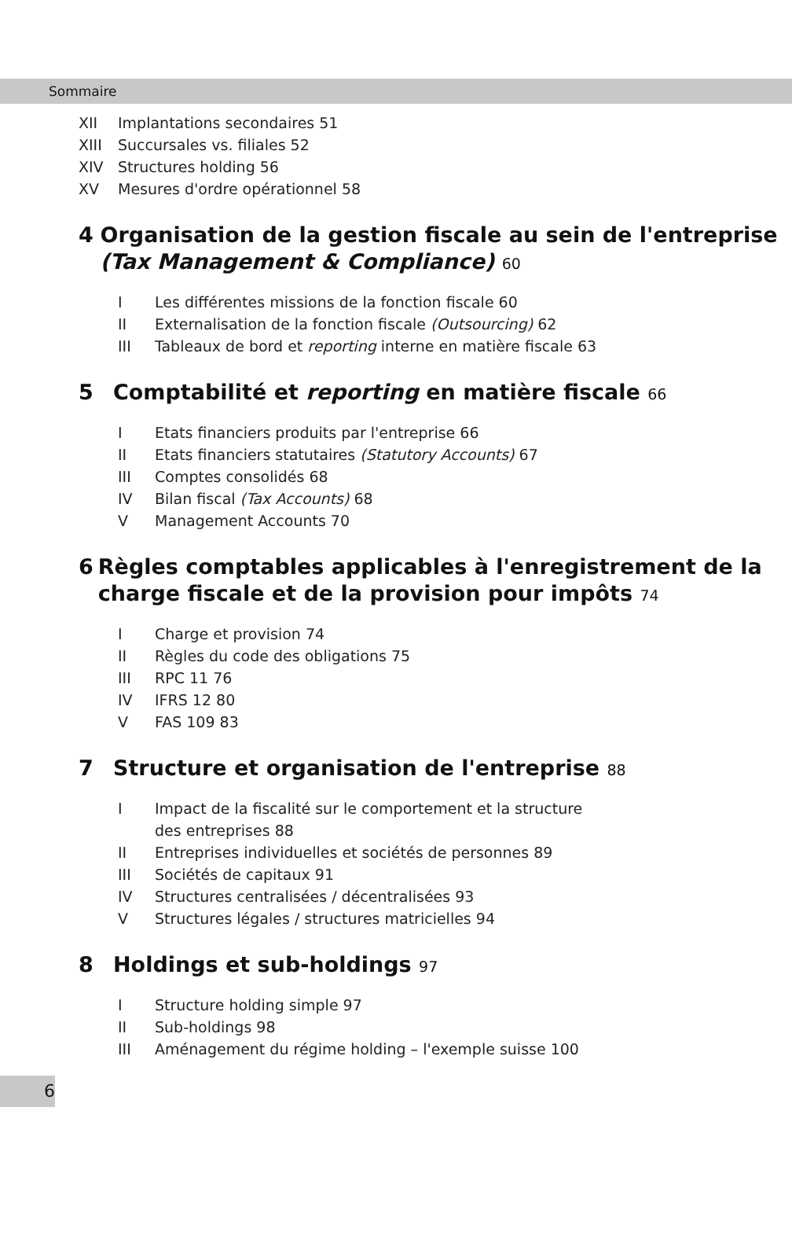Sommaire
XII Implantations secondaires 51
XIII Succursales vs. filiales 52
XIV Structures holding 56
XV Mesures d'ordre opérationnel 58
4 Organisation de la gestion fiscale au sein de l'entreprise (Tax Management & Compliance) 60
I Les différentes missions de la fonction fiscale 60
II Externalisation de la fonction fiscale (Outsourcing) 62
III Tableaux de bord et reporting interne en matière fiscale 63
5 Comptabilité et reporting en matière fiscale 66
I Etats financiers produits par l'entreprise 66
II Etats financiers statutaires (Statutory Accounts) 67
III Comptes consolidés 68
IV Bilan fiscal (Tax Accounts) 68
V Management Accounts 70
6 Règles comptables applicables à l'enregistrement de la charge fiscale et de la provision pour impôts 74
I Charge et provision 74
II Règles du code des obligations 75
III RPC 11 76
IV IFRS 12 80
V FAS 109 83
7 Structure et organisation de l'entreprise 88
I Impact de la fiscalité sur le comportement et la structure
des entreprises 88
II Entreprises individuelles et sociétés de personnes 89
III Sociétés de capitaux 91
IV Structures centralisées / décentralisées 93
V Structures légales / structures matricielles 94
8 Holdings et sub-holdings 97
I Structure holding simple 97
II Sub-holdings 98
III Aménagement du régime holding – l'exemple suisse 100
6